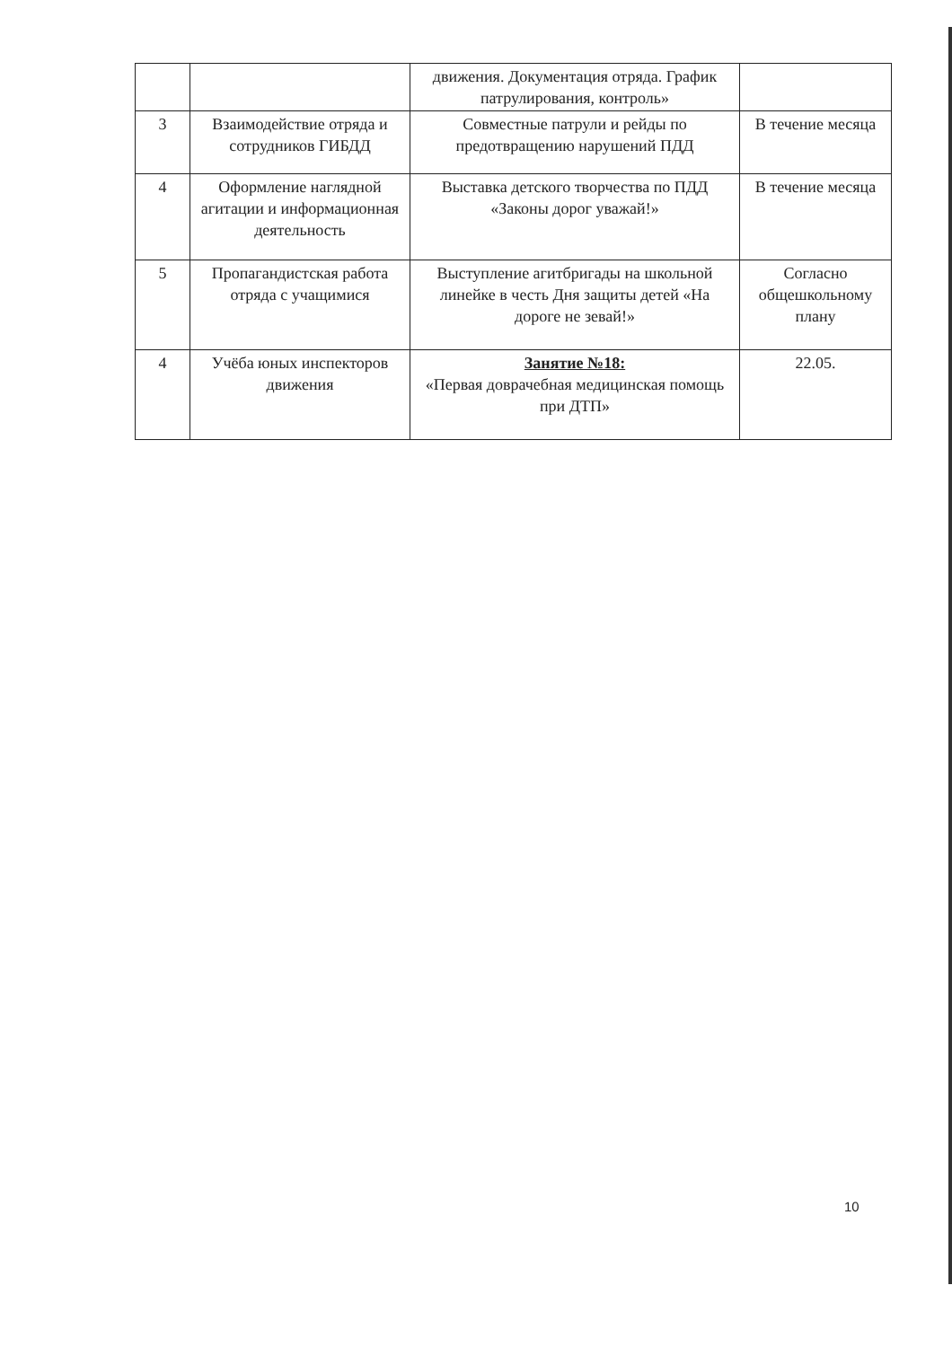| | | движения. Документация отряда. График патрулирования, контроль» | |
| 3 | Взаимодействие отряда и сотрудников ГИБДД | Совместные патрули и рейды по предотвращению нарушений ПДД | В течение месяца |
| 4 | Оформление наглядной агитации и информационная деятельность | Выставка детского творчества по ПДД «Законы дорог уважай!» | В течение месяца |
| 5 | Пропагандистская работа отряда с учащимися | Выступление агитбригады на школьной линейке в честь Дня защиты детей «На дороге не зевай!» | Согласно общешкольному плану |
| 4 | Учёба юных инспекторов движения | Занятие №18: «Первая доврачебная медицинская помощь при ДТП» | 22.05. |
10